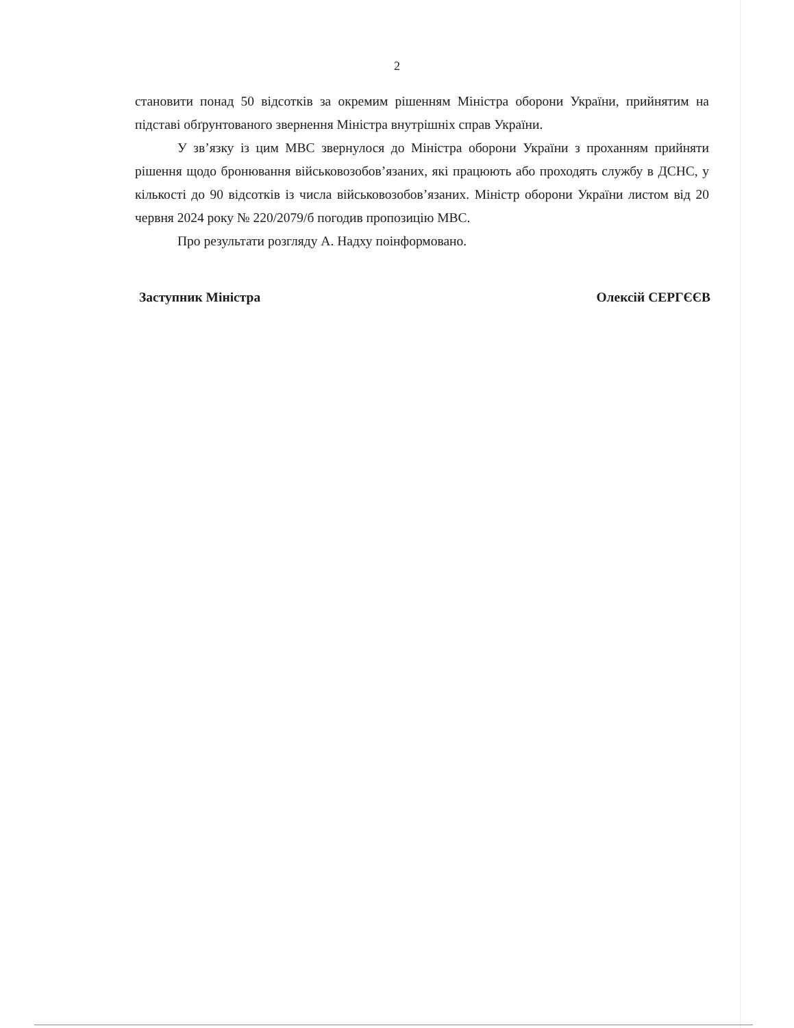2
становити понад 50 відсотків за окремим рішенням Міністра оборони України, прийнятим на підставі обґрунтованого звернення Міністра внутрішніх справ України.
У зв’язку із цим МВС звернулося до Міністра оборони України з проханням прийняти рішення щодо бронювання військовозобов’язаних, які працюють або проходять службу в ДСНС, у кількості до 90 відсотків із числа військовозобов’язаних. Міністр оборони України листом від 20 червня 2024 року № 220/2079/б погодив пропозицію МВС.
Про результати розгляду А. Надху поінформовано.
Заступник Міністра Олексій СЕРГЄЄВ